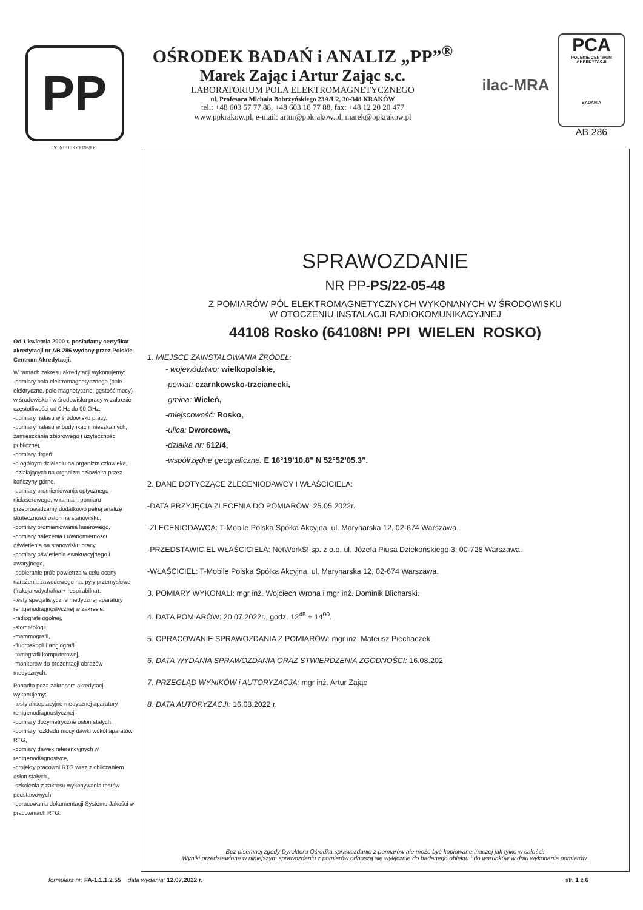PP
ISTNIEJE OD 1989 R.
OŚRODEK BADAŃ i ANALIZ „PP”<sup>®</sup>
Marek Zając i Artur Zając s.c.
LABORATORIUM POLA ELEKTROMAGNETYCZNEGO
ul. Profesora Michała Bobrzyńskiego 23A/U2, 30-348 KRAKÓW
tel.: +48 603 57 77 88, +48 603 18 77 88, fax: +48 12 20 20 477
www.ppkrakow.pl, e-mail: artur@ppkrakow.pl, marek@ppkrakow.pl
ilac-MRA
PCA
POLSKIE CENTRUM AKREDYTACJI
BADANIA
AB 286
Od 1 kwietnia 2000 r. posiadamy certyfikat akredytacji nr AB 286 wydany przez Polskie Centrum Akredytacji.
W ramach zakresu akredytacji wykonujemy:
-pomiary pola elektromagnetycznego (pole elektryczne, pole magnetyczne, gęstość mocy) w środowisku i w środowisku pracy w zakresie częstotliwości od 0 Hz do 90 GHz,
-pomiary hałasu w środowisku pracy,
-pomiary hałasu w budynkach mieszkalnych, zamieszkania zbiorowego i użyteczności publicznej,
-pomiary drgań:
-o ogólnym działaniu na organizm człowieka,
-działających na organizm człowieka przez kończyny górne,
-pomiary promieniowania optycznego nielaserowego, w ramach pomiaru przeprowadzamy dodatkowo pełną analizę skuteczności osłon na stanowisku,
-pomiary promieniowania laserowego,
-pomiary natężenia i równomierności oświetlenia na stanowisku pracy,
-pomiary oświetlenia ewakuacyjnego i awaryjnego,
-pobieranie prób powietrza w celu oceny narażenia zawodowego na: pyły przemysłowe (frakcja wdychalna + respirabilna).
-testy specjalistyczne medycznej aparatury rentgenodiagnostycznej w zakresie:
-radiografii ogólnej,
-stomatologii,
-mammografii,
-fluoroskopii i angiografii,
-tomografii komputerowej,
-monitorów do prezentacji obrazów medycznych.
Ponadto poza zakresem akredytacji wykonujemy:
-testy akceptacyjne medycznej aparatury rentgenodiagnostycznej,
-pomiary dozymetryczne osłon stałych,
-pomiary rozkładu mocy dawki wokół aparatów RTG,
-pomiary dawek referencyjnych w rentgenodiagnostyce,
-projekty pracowni RTG wraz z obliczaniem osłon stałych.,
-szkolenia z zakresu wykonywania testów podstawowych,
-opracowania dokumentacji Systemu Jakości w pracowniach RTG.
SPRAWOZDANIE
NR PP-PS/22-05-48
Z POMIARÓW PÓL ELEKTROMAGNETYCZNYCH WYKONANYCH W ŚRODOWISKU
W OTOCZENIU INSTALACJI RADIOKOMUNIKACYJNEJ
44108 Rosko (64108N! PPI_WIELEN_ROSKO)
1. MIEJSCE ZAINSTALOWANIA ŹRÓDEŁ:
- województwo: wielkopolskie,
-powiat: czarnkowsko-trzcianecki,
-gmina: Wieleń,
-miejscowość: Rosko,
-ulica: Dworcowa,
-działka nr: 612/4,
-współrzędne geograficzne: E 16°19’10.8” N 52°52’05.3”.
2. DANE DOTYCZĄCE ZLECENIODAWCY I WŁAŚCICIELA:
-DATA PRZYJĘCIA ZLECENIA DO POMIARÓW: 25.05.2022r.
-ZLECENIODAWCA: T-Mobile Polska Spółka Akcyjna, ul. Marynarska 12, 02-674 Warszawa.
-PRZEDSTAWICIEL WŁAŚCICIELA: NetWorkS! sp. z o.o. ul. Józefa Piusa Dziekońskiego 3, 00-728 Warszawa.
-WŁAŚCICIEL: T-Mobile Polska Spółka Akcyjna, ul. Marynarska 12, 02-674 Warszawa.
3. POMIARY WYKONALI: mgr inż. Wojciech Wrona i mgr inż. Dominik Blicharski.
4. DATA POMIARÓW: 20.07.2022r., godz. 12<sup>45</sup> ÷ 14<sup>00</sup>.
5. OPRACOWANIE SPRAWOZDANIA Z POMIARÓW: mgr inż. Mateusz Piechaczek.
6. DATA WYDANIA SPRAWOZDANIA ORAZ STWIERDZENIA ZGODNOŚCI: 16.08.202
7. PRZEGLĄD WYNIKÓW i AUTORYZACJA: mgr inż. Artur Zając
8. DATA AUTORYZACJI: 16.08.2022 r.
Bez pisemnej zgody Dyrektora Ośrodka sprawozdanie z pomiarów nie może być kopiowane inaczej jak tylko w całości.
Wyniki przedstawione w niniejszym sprawozdaniu z pomiarów odnoszą się wyłącznie do badanego obiektu i do warunków w dniu wykonania pomiarów.
formularz nr: FA-1.1.1.2.55 data wydania: 12.07.2022 r. str. 1 z 6